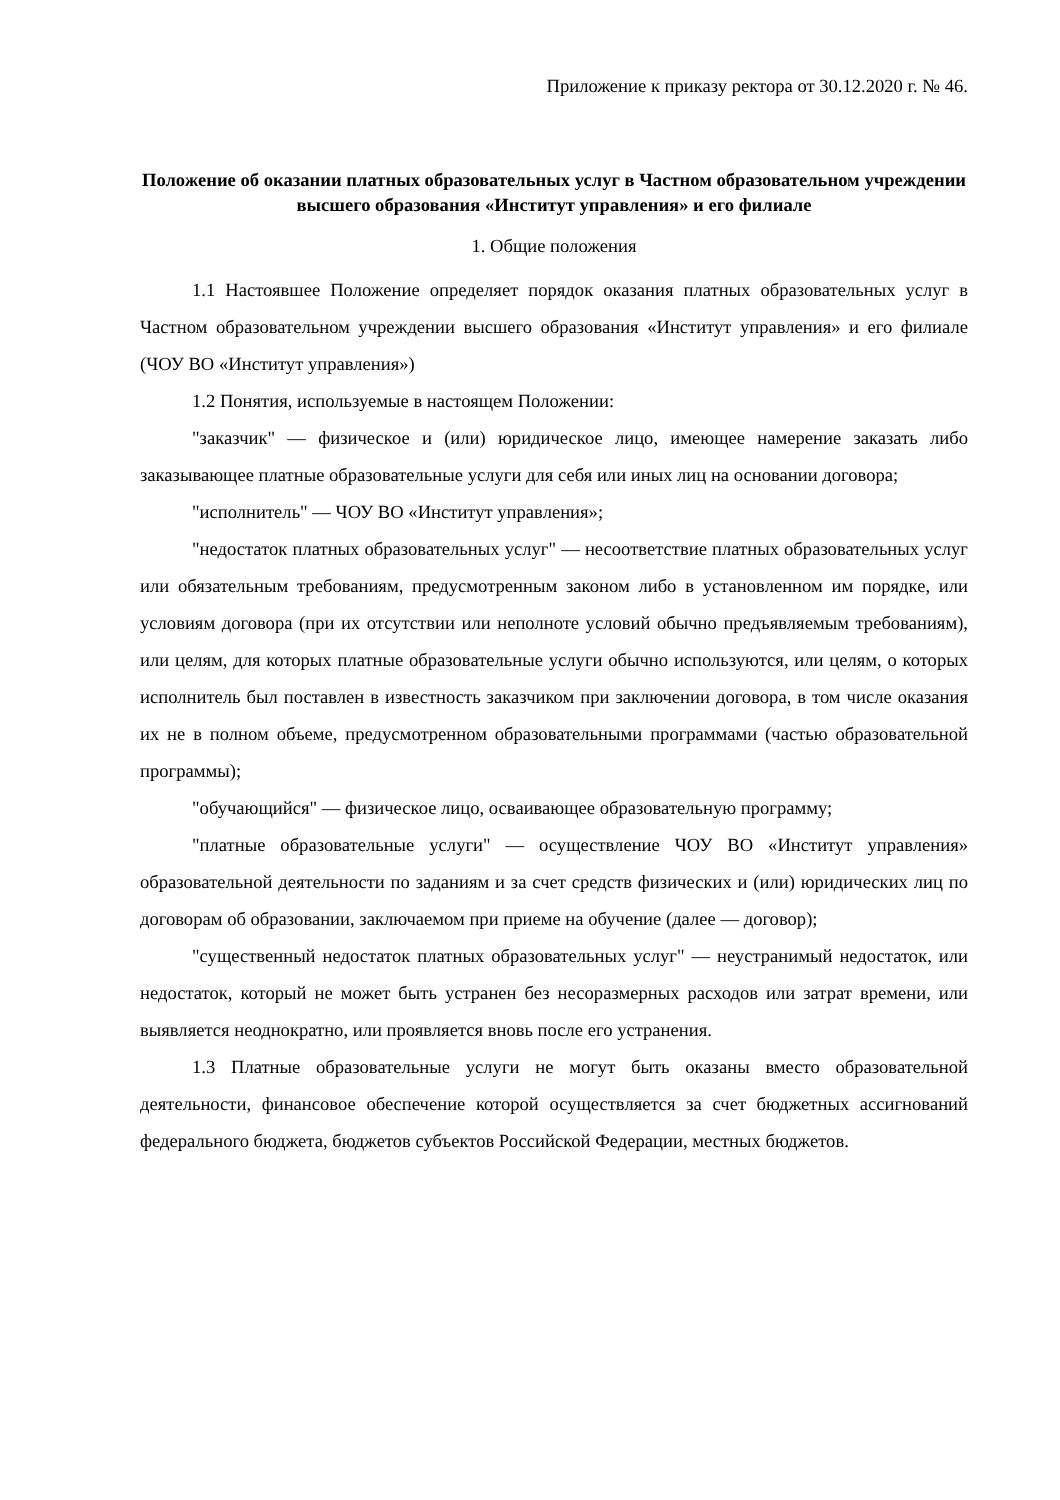Приложение к приказу ректора от 30.12.2020 г. № 46.
Положение об оказании платных образовательных услуг в Частном образовательном учреждении высшего образования «Институт управления» и его филиале
1. Общие положения
1.1 Настоявшее Положение определяет порядок оказания платных образовательных услуг в Частном образовательном учреждении высшего образования «Институт управления» и его филиале (ЧОУ ВО «Институт управления»)
1.2 Понятия, используемые в настоящем Положении:
"заказчик" — физическое и (или) юридическое лицо, имеющее намерение заказать либо заказывающее платные образовательные услуги для себя или иных лиц на основании договора;
"исполнитель" — ЧОУ ВО «Институт управления»;
"недостаток платных образовательных услуг" — несоответствие платных образовательных услуг или обязательным требованиям, предусмотренным законом либо в установленном им порядке, или условиям договора (при их отсутствии или неполноте условий обычно предъявляемым требованиям), или целям, для которых платные образовательные услуги обычно используются, или целям, о которых исполнитель был поставлен в известность заказчиком при заключении договора, в том числе оказания их не в полном объеме, предусмотренном образовательными программами (частью образовательной программы);
"обучающийся" — физическое лицо, осваивающее образовательную программу;
"платные образовательные услуги" — осуществление ЧОУ ВО «Институт управления» образовательной деятельности по заданиям и за счет средств физических и (или) юридических лиц по договорам об образовании, заключаемом при приеме на обучение (далее — договор);
"существенный недостаток платных образовательных услуг" — неустранимый недостаток, или недостаток, который не может быть устранен без несоразмерных расходов или затрат времени, или выявляется неоднократно, или проявляется вновь после его устранения.
1.3 Платные образовательные услуги не могут быть оказаны вместо образовательной деятельности, финансовое обеспечение которой осуществляется за счет бюджетных ассигнований федерального бюджета, бюджетов субъектов Российской Федерации, местных бюджетов.